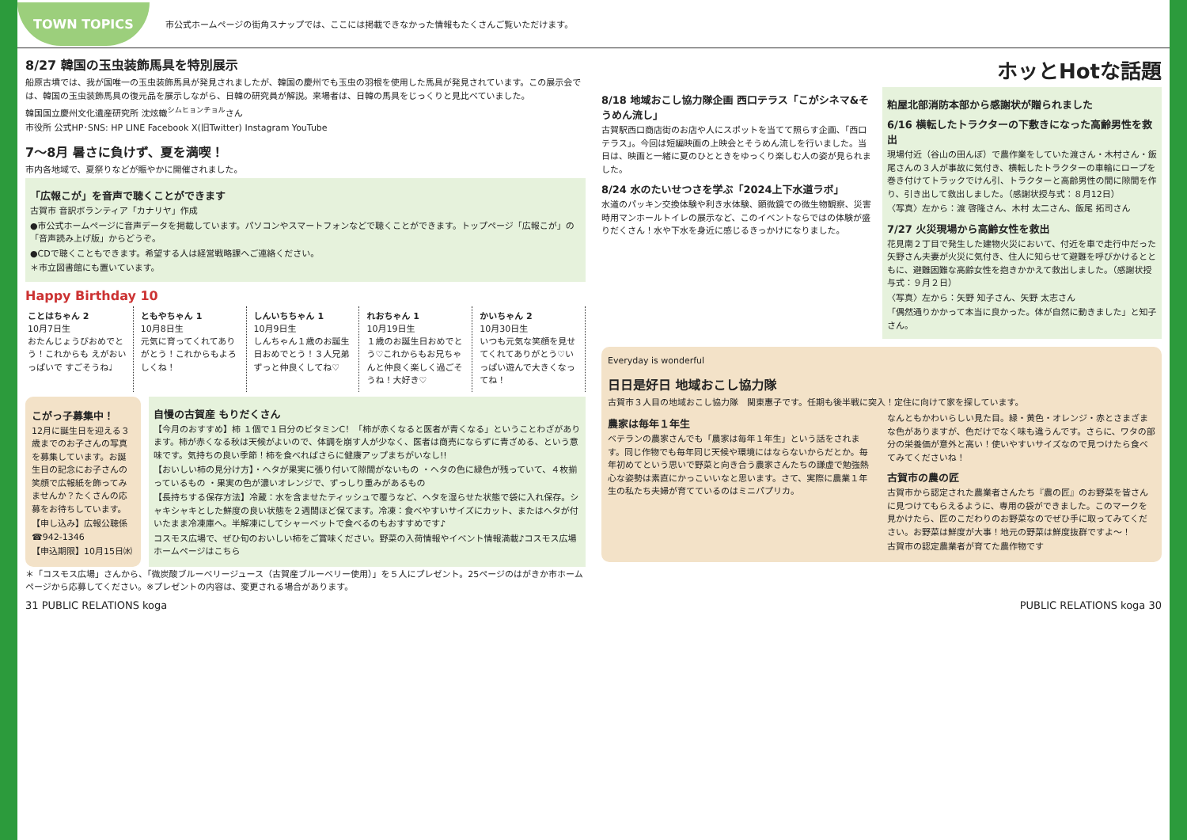TOWN TOPICS 市公式ホームページの街角スナップでは、ここには掲載できなかった情報もたくさんご覧いただけます。
8/27 韓国の玉虫装飾馬具を特別展示
船原古墳では、我が国唯一の玉虫装飾馬具が発見されましたが、韓国の慶州でも玉虫の羽根を使用した馬具が発見されています。この展示会では、韓国の玉虫装飾馬具の復元品を展示しながら、日韓の研究員が解説。来場者は、日韓の馬具をじっくりと見比べていました。
韓国国立慶州文化遺産研究所 沈炫轍<sup>シムヒョンチョル</sup>さん
市役所 公式HP･SNS: HP LINE Facebook X(旧Twitter) Instagram YouTube
7～8月 暑さに負けず、夏を満喫！
市内各地域で、夏祭りなどが賑やかに開催されました。
「広報こが」を音声で聴くことができます
古賀市 音訳ボランティア「カナリヤ」作成
●市公式ホームページに音声データを掲載しています。パソコンやスマートフォンなどで聴くことができます。トップページ「広報こが」の「音声読み上げ版」からどうぞ。
●CDで聴くこともできます。希望する人は経営戦略課へご連絡ください。
＊市立図書館にも置いています。
Happy Birthday 10
ことはちゃん 2
10月7日生
おたんじょうびおめでとう！これからも えがおいっぱいで すごそうね♩
ともやちゃん 1
10月8日生
元気に育ってくれてありがとう！これからもよろしくね！
しんいちちゃん 1
10月9日生
しんちゃん１歳のお誕生日おめでとう！３人兄弟ずっと仲良くしてね♡
れおちゃん 1
10月19日生
１歳のお誕生日おめでとう♡これからもお兄ちゃんと仲良く楽しく過ごそうね！大好き♡
かいちゃん 2
10月30日生
いつも元気な笑顔を見せてくれてありがとう♡いっぱい遊んで大きくなってね！
こがっ子募集中！
12月に誕生日を迎える３歳までのお子さんの写真を募集しています。お誕生日の記念にお子さんの笑顔で広報紙を飾ってみませんか？たくさんの応募をお待ちしています。
【申し込み】広報公聴係 ☎942-1346
【申込期限】10月15日㈬
自慢の古賀産 もりだくさん
【今月のおすすめ】柿 １個で１日分のビタミンC！「柿が赤くなると医者が青くなる」ということわざがあります。柿が赤くなる秋は天候がよいので、体調を崩す人が少なく、医者は商売にならずに青ざめる、という意味です。気持ちの良い季節！柿を食べればさらに健康アップまちがいなし!!
【おいしい柿の見分け方】・ヘタが果実に張り付いて隙間がないもの ・ヘタの色に緑色が残っていて、４枚揃っているもの ・果実の色が濃いオレンジで、ずっしり重みがあるもの
【長持ちする保存方法】冷蔵：水を含ませたティッシュで覆うなど、ヘタを湿らせた状態で袋に入れ保存。シャキシャキとした鮮度の良い状態を２週間ほど保てます。冷凍：食べやすいサイズにカット、またはヘタが付いたまま冷凍庫へ。半解凍にしてシャーベットで食べるのもおすすめです♪
コスモス広場で、ぜひ旬のおいしい柿をご賞味ください。野菜の入荷情報やイベント情報満載♪コスモス広場ホームページはこちら
＊「コスモス広場」さんから、「微炭酸ブルーベリージュース（古賀産ブルーベリー使用）」を５人にプレゼント。25ページのはがきか市ホームページから応募してください。※プレゼントの内容は、変更される場合があります。
ホッとHotな話題
8/18 地域おこし協力隊企画 西口テラス「こがシネマ&そうめん流し」
古賀駅西口商店街のお店や人にスポットを当てて照らす企画、「西口テラス」。今回は短編映画の上映会とそうめん流しを行いました。当日は、映画と一緒に夏のひとときをゆっくり楽しむ人の姿が見られました。
8/24 水のたいせつさを学ぶ「2024上下水道ラボ」
水道のパッキン交換体験や利き水体験、顕微鏡での微生物観察、災害時用マンホールトイレの展示など、このイベントならではの体験が盛りだくさん！水や下水を身近に感じるきっかけになりました。
粕屋北部消防本部から感謝状が贈られました
6/16 横転したトラクターの下敷きになった高齢男性を救出
現場付近（谷山の田んぼ）で農作業をしていた渡さん・木村さん・飯尾さんの３人が事故に気付き、横転したトラクターの車輪にロープを巻き付けてトラックでけん引、トラクターと高齢男性の間に隙間を作り、引き出して救出しました。（感謝状授与式：８月12日）
〈写真〉左から：渡 啓隆さん、木村 太二さん、飯尾 拓司さん
7/27 火災現場から高齢女性を救出
花見南２丁目で発生した建物火災において、付近を車で走行中だった矢野さん夫妻が火災に気付き、住人に知らせて避難を呼びかけるとともに、避難困難な高齢女性を抱きかかえて救出しました。（感謝状授与式：９月２日）
〈写真〉左から：矢野 知子さん、矢野 太志さん
「偶然通りかかって本当に良かった。体が自然に動きました」と知子さん。
Everyday is wonderful
日日是好日 地域おこし協力隊
古賀市３人目の地域おこし協力隊　関東惠子です。任期も後半戦に突入！定住に向けて家を探しています。
農家は毎年１年生
ベテランの農家さんでも「農家は毎年１年生」という話をされます。同じ作物でも毎年同じ天候や環境にはならないからだとか。毎年初めてという思いで野菜と向き合う農家さんたちの謙虚で勉強熱心な姿勢は素直にかっこいいなと思います。さて、実際に農業１年生の私たち夫婦が育てているのはミニパプリカ。
なんともかわいらしい見た目。緑・黄色・オレンジ・赤とさまざまな色がありますが、色だけでなく味も違うんです。さらに、ワタの部分の栄養価が意外と高い！使いやすいサイズなので見つけたら食べてみてくださいね！
古賀市の農の匠
古賀市から認定された農業者さんたち『農の匠』のお野菜を皆さんに見つけてもらえるように、専用の袋ができました。このマークを見かけたら、匠のこだわりのお野菜なのでぜひ手に取ってみてください。お野菜は鮮度が大事！地元の野菜は鮮度抜群ですよ～！
古賀市の認定農業者が育てた農作物です
31 PUBLIC RELATIONS koga PUBLIC RELATIONS koga 30